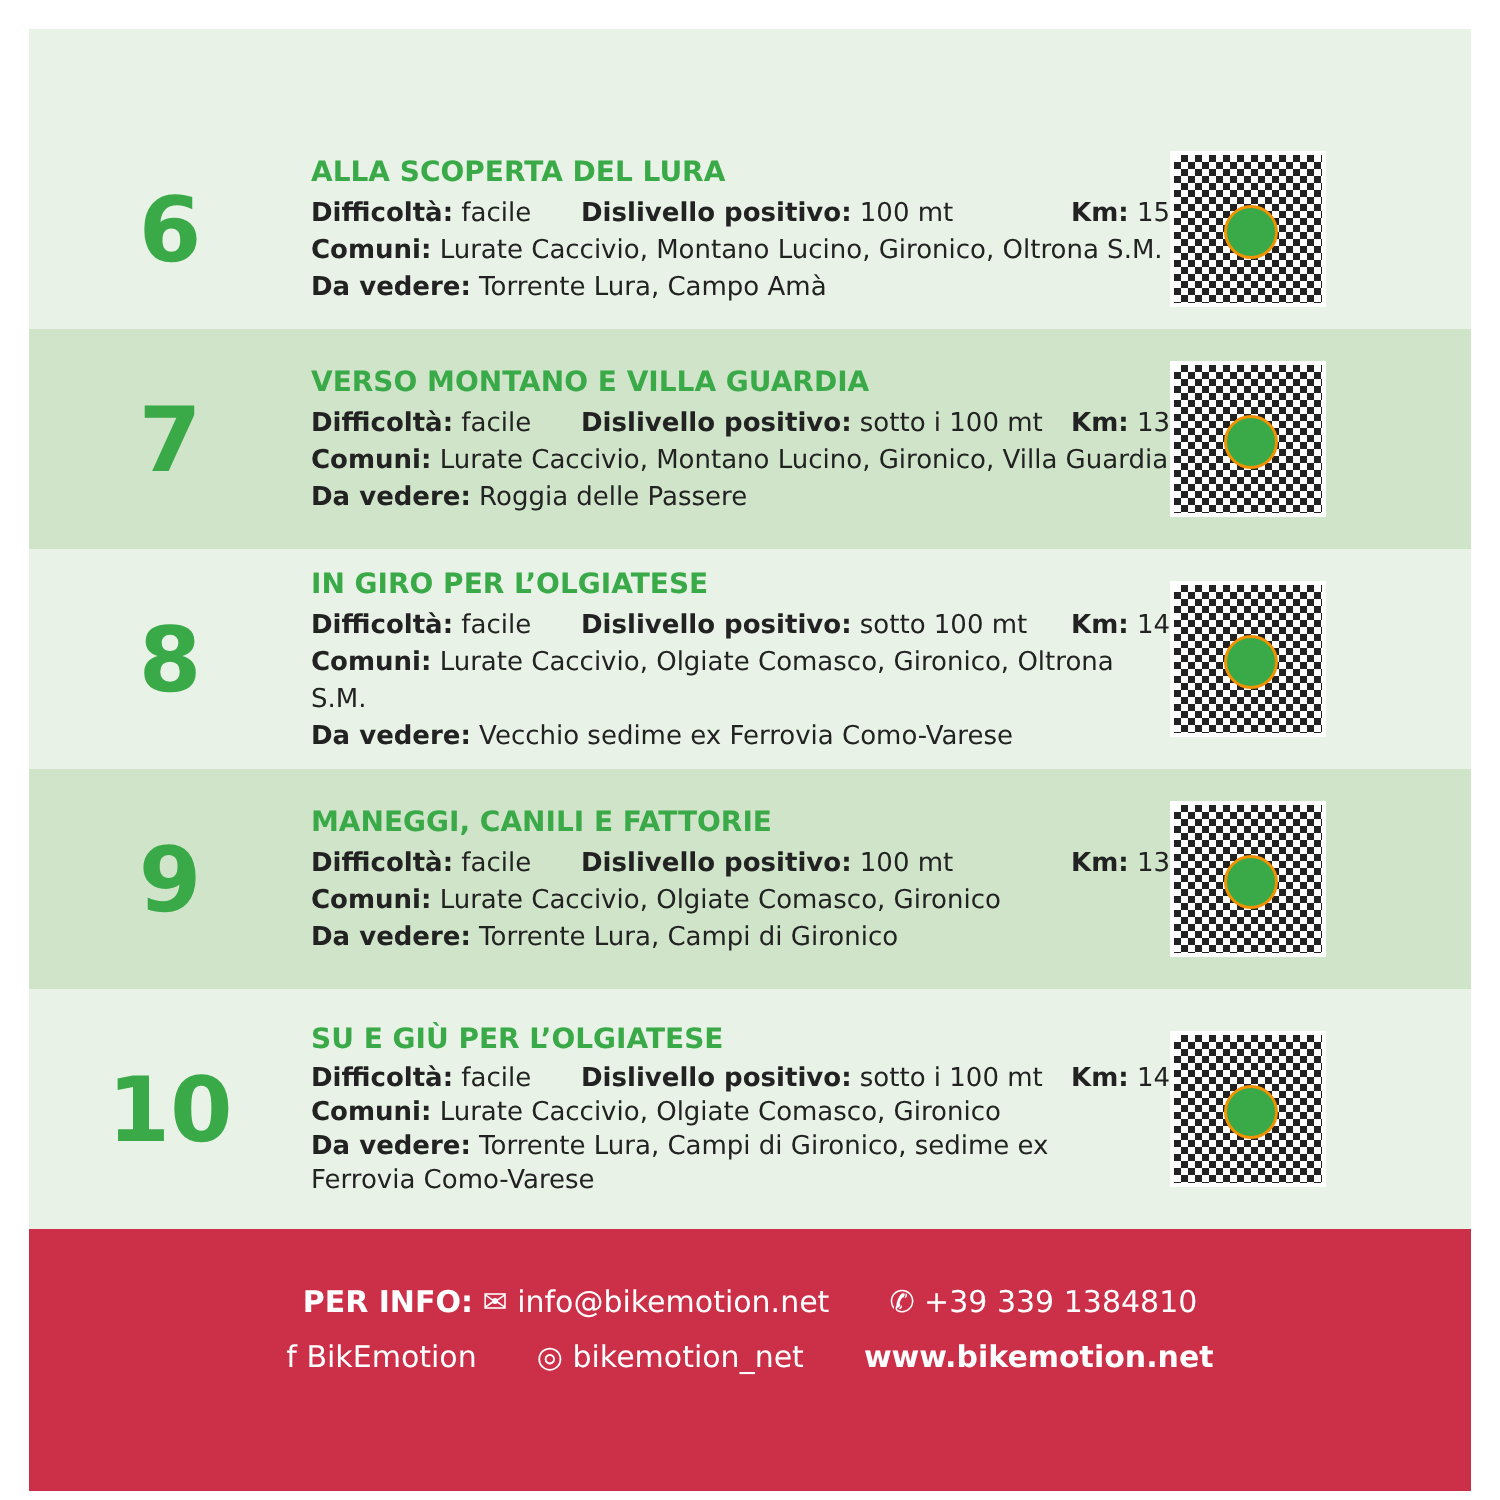6
ALLA SCOPERTA DEL LURA
Difficoltà: facile Dislivello positivo: 100 mt Km: 15
Comuni: Lurate Caccivio, Montano Lucino, Gironico, Oltrona S.M.
Da vedere: Torrente Lura, Campo Amà
7
VERSO MONTANO E VILLA GUARDIA
Difficoltà: facile Dislivello positivo: sotto i 100 mt Km: 13
Comuni: Lurate Caccivio, Montano Lucino, Gironico, Villa Guardia
Da vedere: Roggia delle Passere
8
IN GIRO PER L’OLGIATESE
Difficoltà: facile Dislivello positivo: sotto 100 mt Km: 14
Comuni: Lurate Caccivio, Olgiate Comasco, Gironico, Oltrona S.M.
Da vedere: Vecchio sedime ex Ferrovia Como-Varese
9
MANEGGI, CANILI E FATTORIE
Difficoltà: facile Dislivello positivo: 100 mt Km: 13
Comuni: Lurate Caccivio, Olgiate Comasco, Gironico
Da vedere: Torrente Lura, Campi di Gironico
10
SU E GIÙ PER L’OLGIATESE
Difficoltà: facile Dislivello positivo: sotto i 100 mt Km: 14
Comuni: Lurate Caccivio, Olgiate Comasco, Gironico
Da vedere: Torrente Lura, Campi di Gironico, sedime ex
Ferrovia Como-Varese
PER INFO: ✉ info@bikemotion.net ✆ +39 339 1384810
f BikEmotion ◎ bikemotion_net www.bikemotion.net